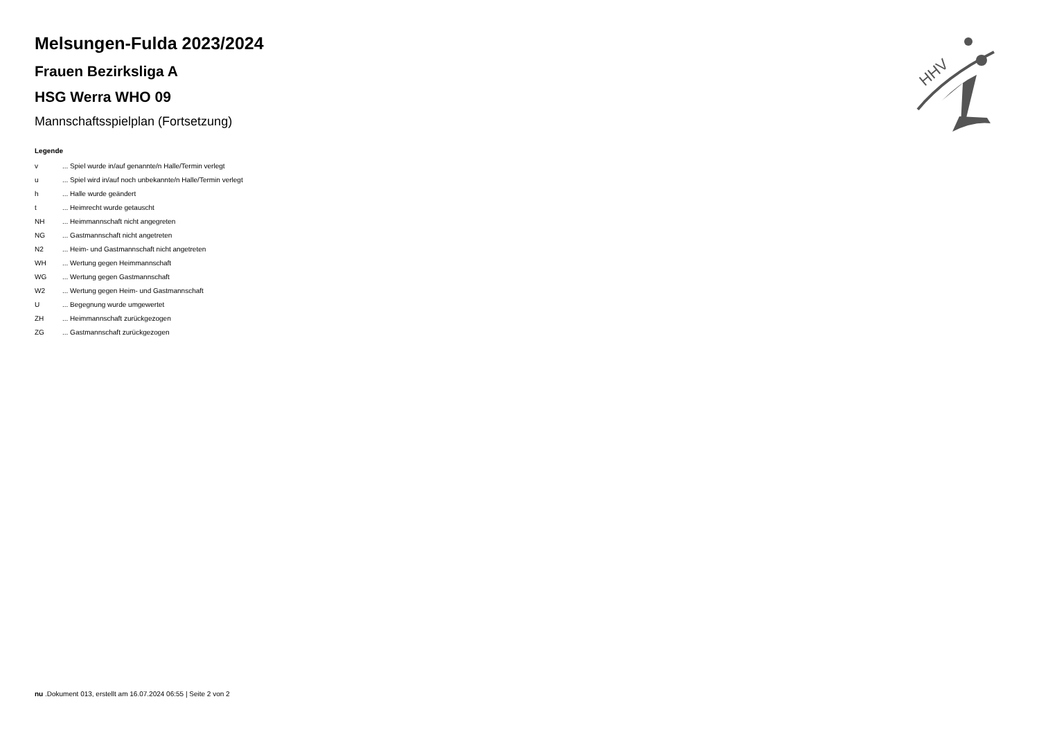Melsungen-Fulda 2023/2024
Frauen Bezirksliga A
HSG Werra WHO 09
Mannschaftsspielplan (Fortsetzung)
Legende
| v | ... Spiel wurde in/auf genannte/n Halle/Termin verlegt |
| u | ... Spiel wird in/auf noch unbekannte/n Halle/Termin verlegt |
| h | ... Halle wurde geändert |
| t | ... Heimrecht wurde getauscht |
| NH | ... Heimmannschaft nicht angegreten |
| NG | ... Gastmannschaft nicht angetreten |
| N2 | ... Heim- und Gastmannschaft nicht angetreten |
| WH | ... Wertung gegen Heimmannschaft |
| WG | ... Wertung gegen Gastmannschaft |
| W2 | ... Wertung gegen Heim- und Gastmannschaft |
| U | ... Begegnung wurde umgewertet |
| ZH | ... Heimmannschaft zurückgezogen |
| ZG | ... Gastmannschaft zurückgezogen |
HHV
nu .Dokument 013, erstellt am 16.07.2024 06:55 | Seite 2 von 2